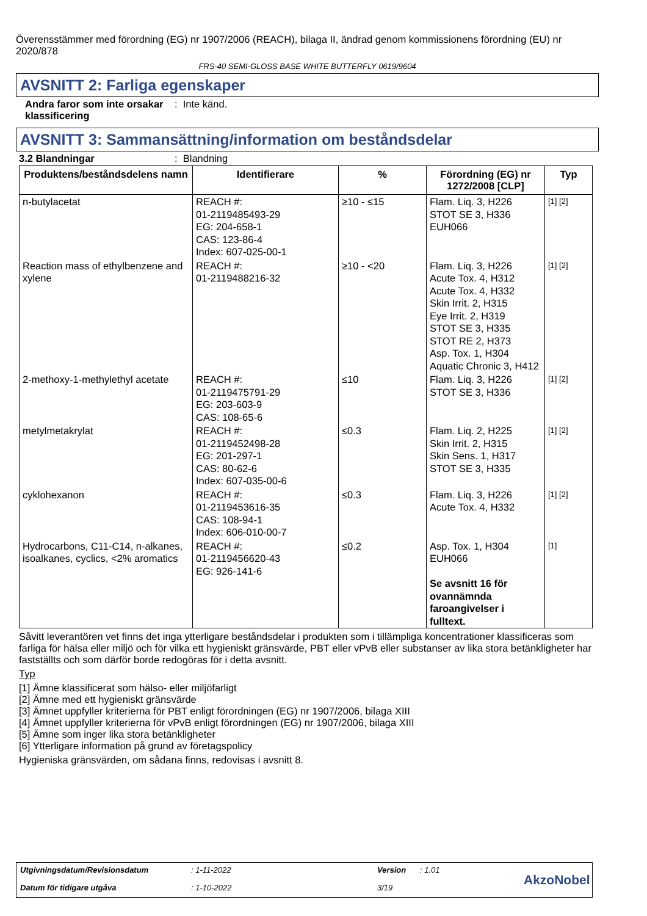Överensstämmer med förordning (EG) nr 1907/2006 (REACH), bilaga II, ändrad genom kommissionens förordning (EU) nr 2020/878
FRS-40 SEMI-GLOSS BASE WHITE BUTTERFLY 0619/9604
AVSNITT 2: Farliga egenskaper
Andra faror som inte orsakar klassificering
: Inte känd.
AVSNITT 3: Sammansättning/information om beståndsdelar
3.2 Blandningar : Blandning
| Produktens/beståndsdelens namn | Identifierare | % | Förordning (EG) nr 1272/2008 [CLP] | Typ |
| --- | --- | --- | --- | --- |
| n-butylacetat | REACH #: 01-2119485493-29 EG: 204-658-1 CAS: 123-86-4 Index: 607-025-00-1 | ≥10 - ≤15 | Flam. Liq. 3, H226 STOT SE 3, H336 EUH066 | [1] [2] |
| Reaction mass of ethylbenzene and xylene | REACH #: 01-2119488216-32 | ≥10 - <20 | Flam. Liq. 3, H226 Acute Tox. 4, H312 Acute Tox. 4, H332 Skin Irrit. 2, H315 Eye Irrit. 2, H319 STOT SE 3, H335 STOT RE 2, H373 Asp. Tox. 1, H304 Aquatic Chronic 3, H412 | [1] [2] |
| 2-methoxy-1-methylethyl acetate | REACH #: 01-2119475791-29 EG: 203-603-9 CAS: 108-65-6 | ≤10 | Flam. Liq. 3, H226 STOT SE 3, H336 | [1] [2] |
| metylmetakrylat | REACH #: 01-2119452498-28 EG: 201-297-1 CAS: 80-62-6 Index: 607-035-00-6 | ≤0.3 | Flam. Liq. 2, H225 Skin Irrit. 2, H315 Skin Sens. 1, H317 STOT SE 3, H335 | [1] [2] |
| cyklohexanon | REACH #: 01-2119453616-35 CAS: 108-94-1 Index: 606-010-00-7 | ≤0.3 | Flam. Liq. 3, H226 Acute Tox. 4, H332 | [1] [2] |
| Hydrocarbons, C11-C14, n-alkanes, isoalkanes, cyclics, <2% aromatics | REACH #: 01-2119456620-43 EG: 926-141-6 | ≤0.2 | Asp. Tox. 1, H304 EUH066 Se avsnitt 16 för ovannämnda faroangivelser i fulltext. | [1] |
Såvitt leverantören vet finns det inga ytterligare beståndsdelar i produkten som i tillämpliga koncentrationer klassificeras som farliga för hälsa eller miljö och för vilka ett hygieniskt gränsvärde, PBT eller vPvB eller substanser av lika stora betänkligheter har fastställts och som därför borde redogöras för i detta avsnitt.
Typ
[1] Ämne klassificerat som hälso- eller miljöfarligt
[2] Ämne med ett hygieniskt gränsvärde
[3] Ämnet uppfyller kriterierna för PBT enligt förordningen (EG) nr 1907/2006, bilaga XIII
[4] Ämnet uppfyller kriterierna för vPvB enligt förordningen (EG) nr 1907/2006, bilaga XIII
[5] Ämne som inger lika stora betänkligheter
[6] Ytterligare information på grund av företagspolicy
Hygieniska gränsvärden, om sådana finns, redovisas i avsnitt 8.
Utgivningsdatum/Revisionsdatum: 1-11-2022 Version: 1.01 AkzoNobel Datum för tidigare utgåva: 1-10-2022 3/19